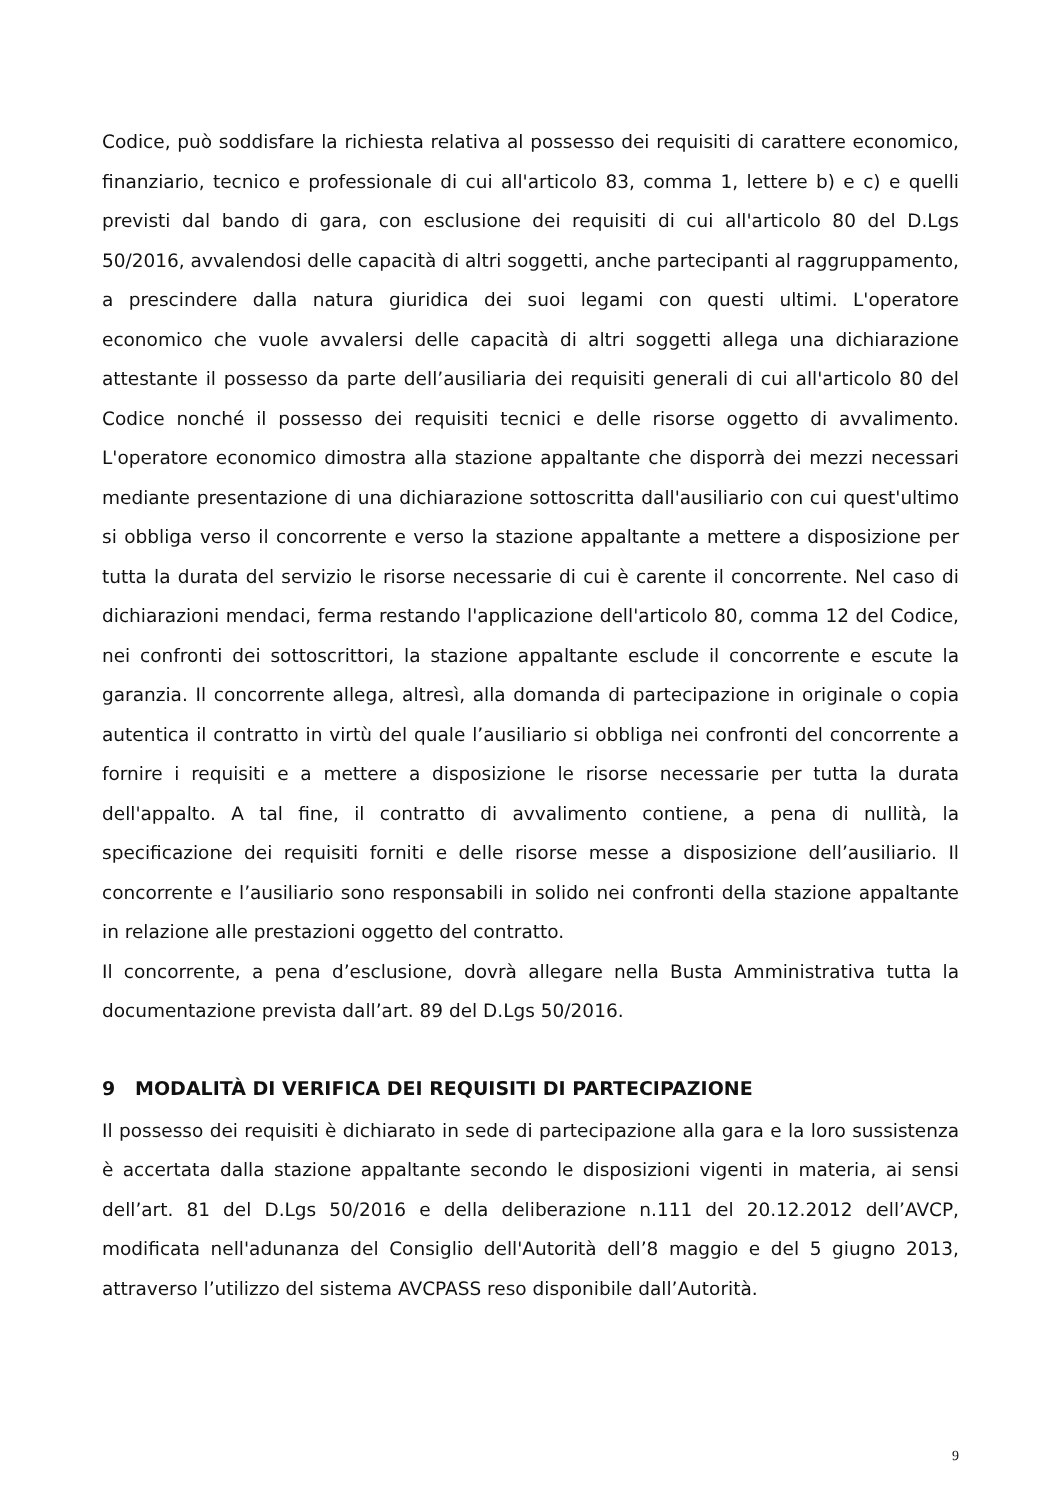Codice, può soddisfare la richiesta relativa al possesso dei requisiti di carattere economico, finanziario, tecnico e professionale di cui all'articolo 83, comma 1, lettere b) e c) e quelli previsti dal bando di gara, con esclusione dei requisiti di cui all'articolo 80 del D.Lgs 50/2016, avvalendosi delle capacità di altri soggetti, anche partecipanti al raggruppamento, a prescindere dalla natura giuridica dei suoi legami con questi ultimi. L'operatore economico che vuole avvalersi delle capacità di altri soggetti allega una dichiarazione attestante il possesso da parte dell’ausiliaria dei requisiti generali di cui all'articolo 80 del Codice nonché il possesso dei requisiti tecnici e delle risorse oggetto di avvalimento. L'operatore economico dimostra alla stazione appaltante che disporrà dei mezzi necessari mediante presentazione di una dichiarazione sottoscritta dall'ausiliario con cui quest'ultimo si obbliga verso il concorrente e verso la stazione appaltante a mettere a disposizione per tutta la durata del servizio le risorse necessarie di cui è carente il concorrente. Nel caso di dichiarazioni mendaci, ferma restando l'applicazione dell'articolo 80, comma 12 del Codice, nei confronti dei sottoscrittori, la stazione appaltante esclude il concorrente e escute la garanzia. Il concorrente allega, altresì, alla domanda di partecipazione in originale o copia autentica il contratto in virtù del quale l’ausiliario si obbliga nei confronti del concorrente a fornire i requisiti e a mettere a disposizione le risorse necessarie per tutta la durata dell'appalto. A tal fine, il contratto di avvalimento contiene, a pena di nullità, la specificazione dei requisiti forniti e delle risorse messe a disposizione dell’ausiliario. Il concorrente e l’ausiliario sono responsabili in solido nei confronti della stazione appaltante in relazione alle prestazioni oggetto del contratto.
Il concorrente, a pena d’esclusione, dovrà allegare nella Busta Amministrativa tutta la documentazione prevista dall’art. 89 del D.Lgs 50/2016.
9 MODALITÀ DI VERIFICA DEI REQUISITI DI PARTECIPAZIONE
Il possesso dei requisiti è dichiarato in sede di partecipazione alla gara e la loro sussistenza è accertata dalla stazione appaltante secondo le disposizioni vigenti in materia, ai sensi dell’art. 81 del D.Lgs 50/2016 e della deliberazione n.111 del 20.12.2012 dell’AVCP, modificata nell'adunanza del Consiglio dell'Autorità dell’8 maggio e del 5 giugno 2013, attraverso l’utilizzo del sistema AVCPASS reso disponibile dall’Autorità.
9